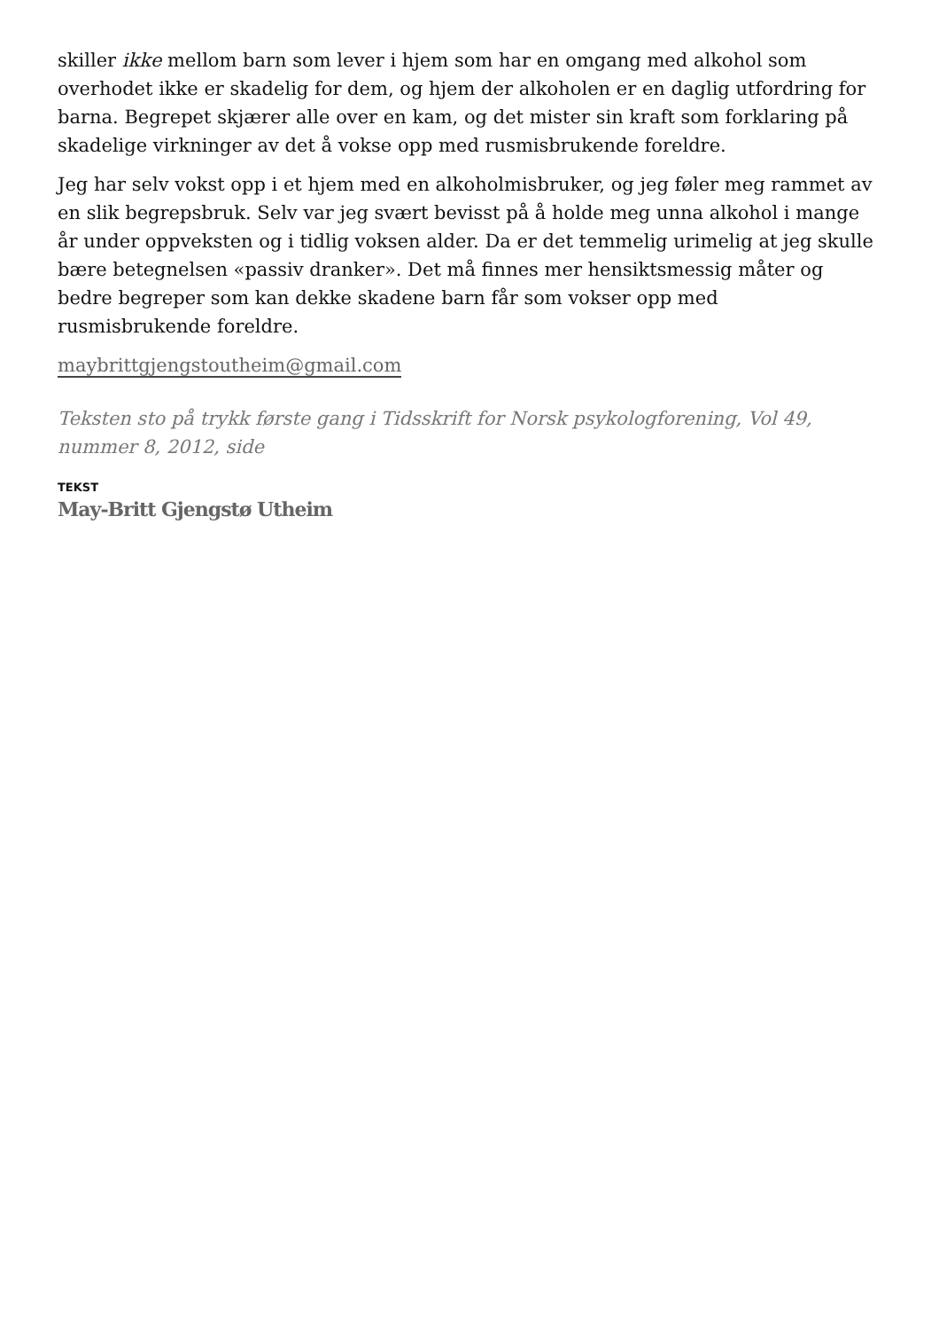skiller ikke mellom barn som lever i hjem som har en omgang med alkohol som overhodet ikke er skadelig for dem, og hjem der alkoholen er en daglig utfordring for barna. Begrepet skjærer alle over en kam, og det mister sin kraft som forklaring på skadelige virkninger av det å vokse opp med rusmisbrukende foreldre.
Jeg har selv vokst opp i et hjem med en alkoholmisbruker, og jeg føler meg rammet av en slik begrepsbruk. Selv var jeg svært bevisst på å holde meg unna alkohol i mange år under oppveksten og i tidlig voksen alder. Da er det temmelig urimelig at jeg skulle bære betegnelsen «passiv dranker». Det må finnes mer hensiktsmessig måter og bedre begreper som kan dekke skadene barn får som vokser opp med rusmisbrukende foreldre.
maybrittgjengstoutheim@gmail.com
Teksten sto på trykk første gang i Tidsskrift for Norsk psykologforening, Vol 49, nummer 8, 2012, side
TEKST
May-Britt Gjengstø Utheim